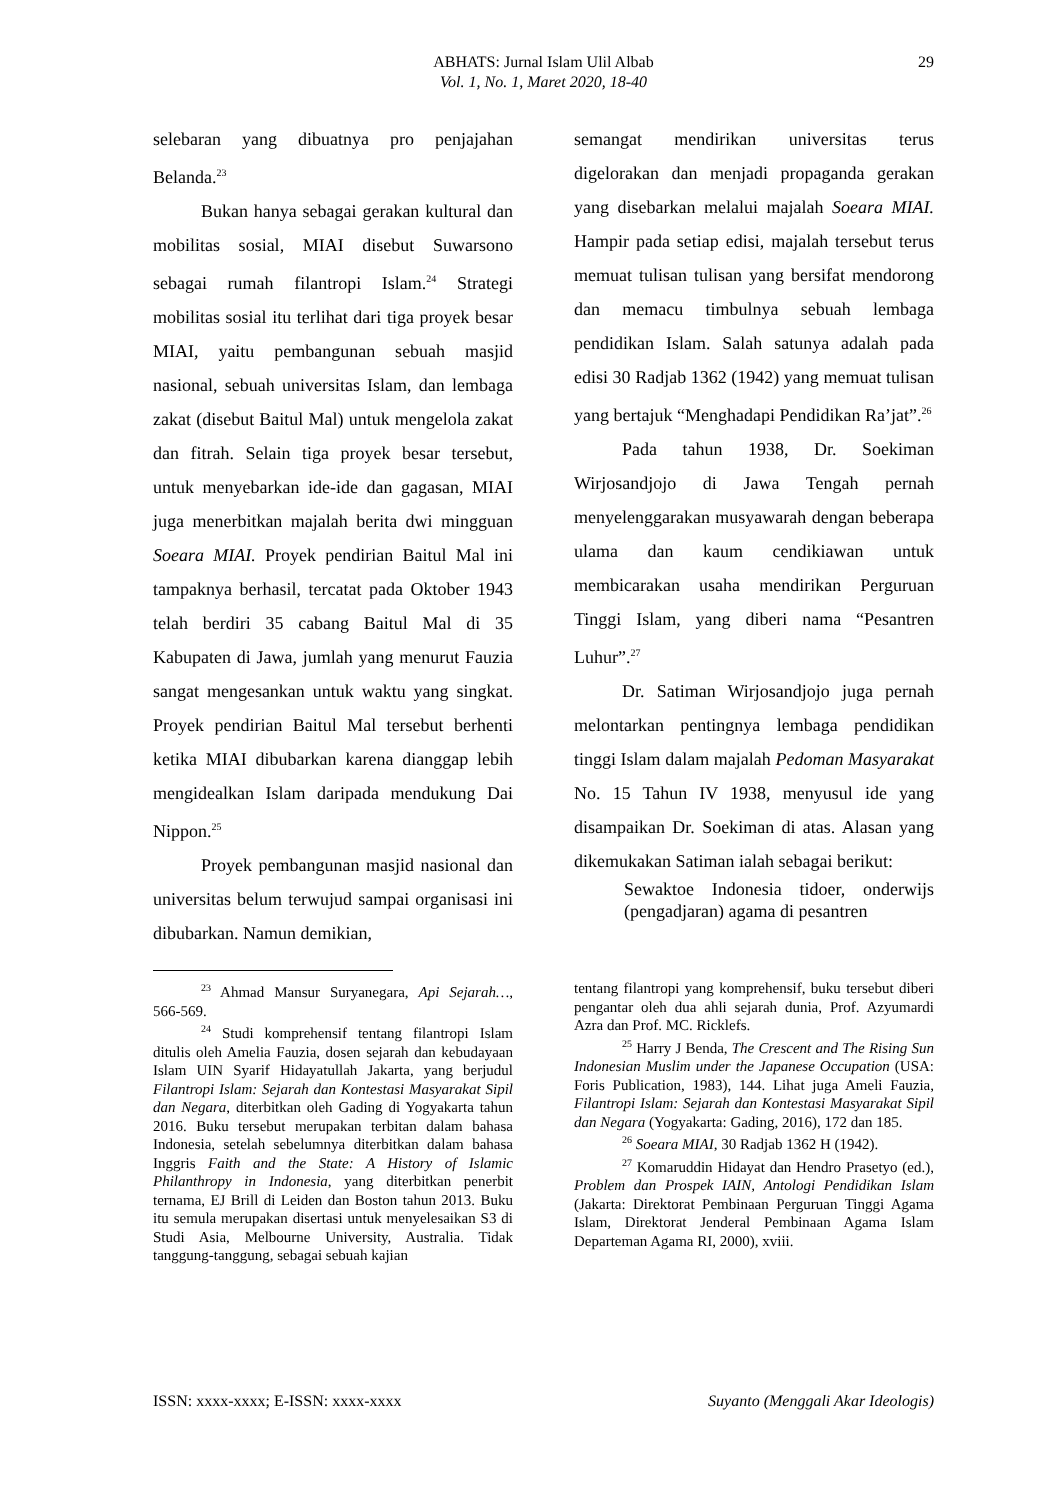ABHATS: Jurnal Islam Ulil Albab
Vol. 1, No. 1, Maret 2020, 18-40
29
selebaran yang dibuatnya pro penjajahan Belanda.<sup>23</sup>
Bukan hanya sebagai gerakan kultural dan mobilitas sosial, MIAI disebut Suwarsono sebagai rumah filantropi Islam.<sup>24</sup> Strategi mobilitas sosial itu terlihat dari tiga proyek besar MIAI, yaitu pembangunan sebuah masjid nasional, sebuah universitas Islam, dan lembaga zakat (disebut Baitul Mal) untuk mengelola zakat dan fitrah. Selain tiga proyek besar tersebut, untuk menyebarkan ide-ide dan gagasan, MIAI juga menerbitkan majalah berita dwi mingguan Soeara MIAI. Proyek pendirian Baitul Mal ini tampaknya berhasil, tercatat pada Oktober 1943 telah berdiri 35 cabang Baitul Mal di 35 Kabupaten di Jawa, jumlah yang menurut Fauzia sangat mengesankan untuk waktu yang singkat. Proyek pendirian Baitul Mal tersebut berhenti ketika MIAI dibubarkan karena dianggap lebih mengidealkan Islam daripada mendukung Dai Nippon.<sup>25</sup>
Proyek pembangunan masjid nasional dan universitas belum terwujud sampai organisasi ini dibubarkan. Namun demikian,
semangat mendirikan universitas terus digelorakan dan menjadi propaganda gerakan yang disebarkan melalui majalah Soeara MIAI. Hampir pada setiap edisi, majalah tersebut terus memuat tulisan tulisan yang bersifat mendorong dan memacu timbulnya sebuah lembaga pendidikan Islam. Salah satunya adalah pada edisi 30 Radjab 1362 (1942) yang memuat tulisan yang bertajuk “Menghadapi Pendidikan Ra’jat”.<sup>26</sup>
Pada tahun 1938, Dr. Soekiman Wirjosandjojo di Jawa Tengah pernah menyelenggarakan musyawarah dengan beberapa ulama dan kaum cendikiawan untuk membicarakan usaha mendirikan Perguruan Tinggi Islam, yang diberi nama “Pesantren Luhur”.<sup>27</sup>
Dr. Satiman Wirjosandjojo juga pernah melontarkan pentingnya lembaga pendidikan tinggi Islam dalam majalah Pedoman Masyarakat No. 15 Tahun IV 1938, menyusul ide yang disampaikan Dr. Soekiman di atas. Alasan yang dikemukakan Satiman ialah sebagai berikut:
Sewaktoe Indonesia tidoer, onderwijs (pengadjaran) agama di pesantren
<sup>23</sup> Ahmad Mansur Suryanegara, Api Sejarah…, 566-569.
<sup>24</sup> Studi komprehensif tentang filantropi Islam ditulis oleh Amelia Fauzia, dosen sejarah dan kebudayaan Islam UIN Syarif Hidayatullah Jakarta, yang berjudul Filantropi Islam: Sejarah dan Kontestasi Masyarakat Sipil dan Negara, diterbitkan oleh Gading di Yogyakarta tahun 2016. Buku tersebut merupakan terbitan dalam bahasa Indonesia, setelah sebelumnya diterbitkan dalam bahasa Inggris Faith and the State: A History of Islamic Philanthropy in Indonesia, yang diterbitkan penerbit ternama, EJ Brill di Leiden dan Boston tahun 2013. Buku itu semula merupakan disertasi untuk menyelesaikan S3 di Studi Asia, Melbourne University, Australia. Tidak tanggung-tanggung, sebagai sebuah kajian
tentang filantropi yang komprehensif, buku tersebut diberi pengantar oleh dua ahli sejarah dunia, Prof. Azyumardi Azra dan Prof. MC. Ricklefs.
<sup>25</sup> Harry J Benda, The Crescent and The Rising Sun Indonesian Muslim under the Japanese Occupation (USA: Foris Publication, 1983), 144. Lihat juga Ameli Fauzia, Filantropi Islam: Sejarah dan Kontestasi Masyarakat Sipil dan Negara (Yogyakarta: Gading, 2016), 172 dan 185.
<sup>26</sup> Soeara MIAI, 30 Radjab 1362 H (1942).
<sup>27</sup> Komaruddin Hidayat dan Hendro Prasetyo (ed.), Problem dan Prospek IAIN, Antologi Pendidikan Islam (Jakarta: Direktorat Pembinaan Perguruan Tinggi Agama Islam, Direktorat Jenderal Pembinaan Agama Islam Departeman Agama RI, 2000), xviii.
ISSN: xxxx-xxxx; E-ISSN: xxxx-xxxx Suyanto (Menggali Akar Ideologis)